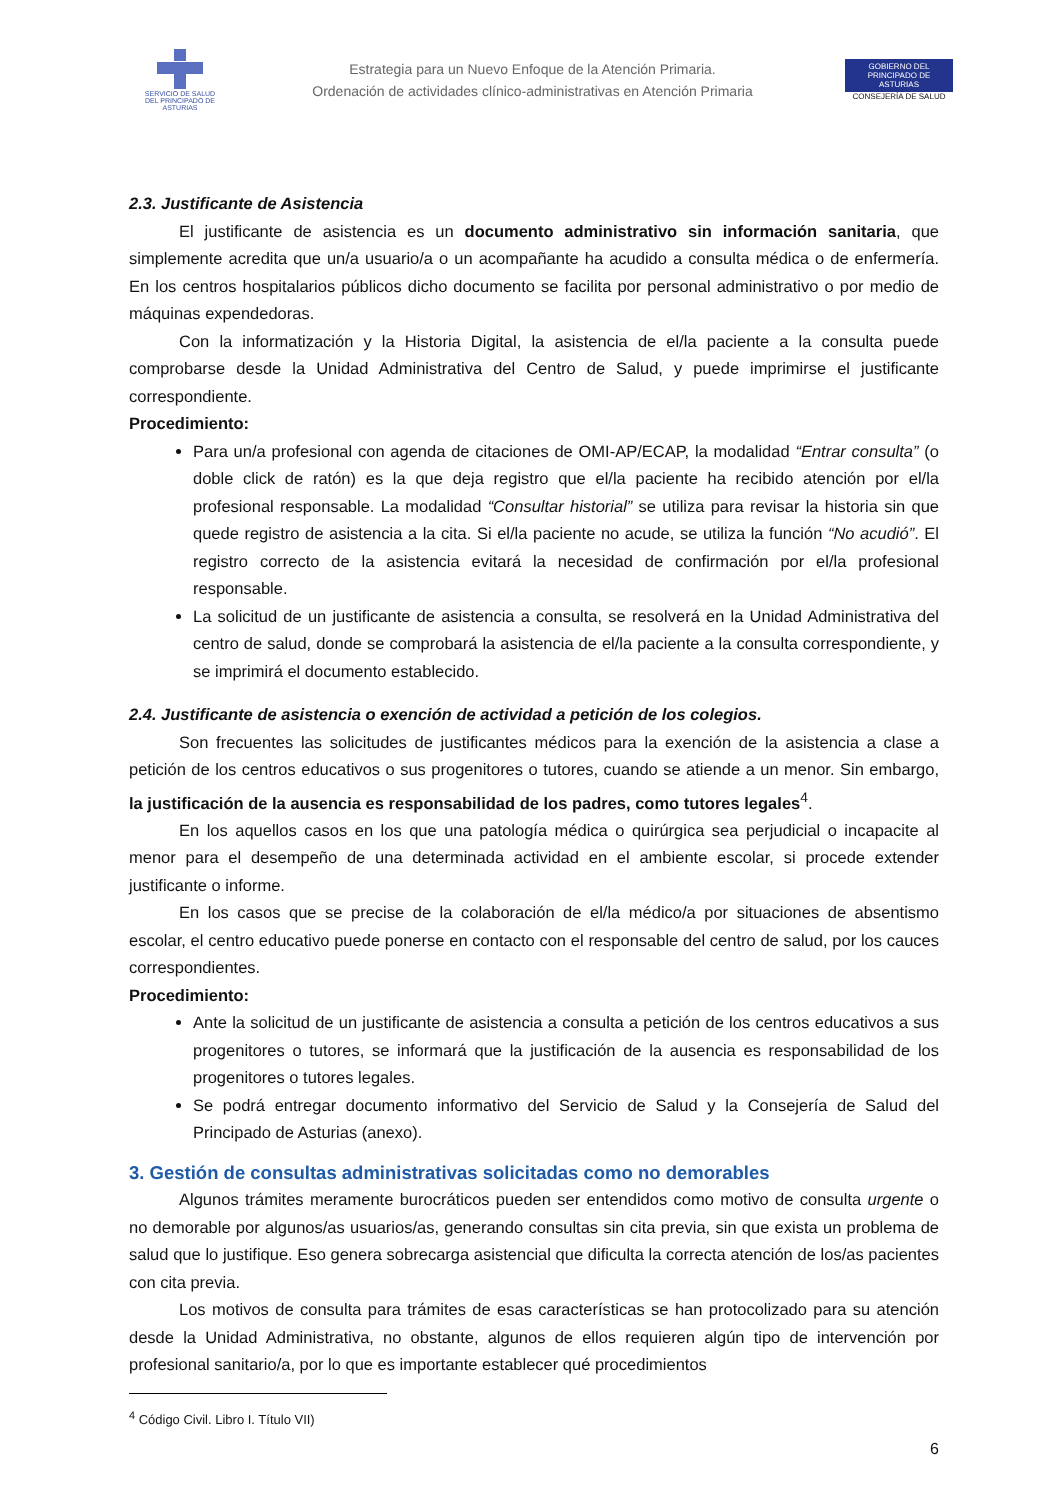SERVICIO DE SALUD
DEL PRINCIPADO DE ASTURIAS
Estrategia para un Nuevo Enfoque de la Atención Primaria.
Ordenación de actividades clínico-administrativas en Atención Primaria
GOBIERNO DEL
PRINCIPADO DE ASTURIAS
CONSEJERÍA DE SALUD
2.3. Justificante de Asistencia
El justificante de asistencia es un documento administrativo sin información sanitaria, que simplemente acredita que un/a usuario/a o un acompañante ha acudido a consulta médica o de enfermería. En los centros hospitalarios públicos dicho documento se facilita por personal administrativo o por medio de máquinas expendedoras.
Con la informatización y la Historia Digital, la asistencia de el/la paciente a la consulta puede comprobarse desde la Unidad Administrativa del Centro de Salud, y puede imprimirse el justificante correspondiente.
Procedimiento:
Para un/a profesional con agenda de citaciones de OMI-AP/ECAP, la modalidad “Entrar consulta” (o doble click de ratón) es la que deja registro que el/la paciente ha recibido atención por el/la profesional responsable. La modalidad “Consultar historial” se utiliza para revisar la historia sin que quede registro de asistencia a la cita. Si el/la paciente no acude, se utiliza la función “No acudió”. El registro correcto de la asistencia evitará la necesidad de confirmación por el/la profesional responsable.
La solicitud de un justificante de asistencia a consulta, se resolverá en la Unidad Administrativa del centro de salud, donde se comprobará la asistencia de el/la paciente a la consulta correspondiente, y se imprimirá el documento establecido.
2.4. Justificante de asistencia o exención de actividad a petición de los colegios.
Son frecuentes las solicitudes de justificantes médicos para la exención de la asistencia a clase a petición de los centros educativos o sus progenitores o tutores, cuando se atiende a un menor. Sin embargo, la justificación de la ausencia es responsabilidad de los padres, como tutores legales<sup>4</sup>.
En los aquellos casos en los que una patología médica o quirúrgica sea perjudicial o incapacite al menor para el desempeño de una determinada actividad en el ambiente escolar, si procede extender justificante o informe.
En los casos que se precise de la colaboración de el/la médico/a por situaciones de absentismo escolar, el centro educativo puede ponerse en contacto con el responsable del centro de salud, por los cauces correspondientes.
Procedimiento:
Ante la solicitud de un justificante de asistencia a consulta a petición de los centros educativos a sus progenitores o tutores, se informará que la justificación de la ausencia es responsabilidad de los progenitores o tutores legales.
Se podrá entregar documento informativo del Servicio de Salud y la Consejería de Salud del Principado de Asturias (anexo).
3. Gestión de consultas administrativas solicitadas como no demorables
Algunos trámites meramente burocráticos pueden ser entendidos como motivo de consulta urgente o no demorable por algunos/as usuarios/as, generando consultas sin cita previa, sin que exista un problema de salud que lo justifique. Eso genera sobrecarga asistencial que dificulta la correcta atención de los/as pacientes con cita previa.
Los motivos de consulta para trámites de esas características se han protocolizado para su atención desde la Unidad Administrativa, no obstante, algunos de ellos requieren algún tipo de intervención por profesional sanitario/a, por lo que es importante establecer qué procedimientos
<sup>4</sup> Código Civil. Libro I. Título VII)
6